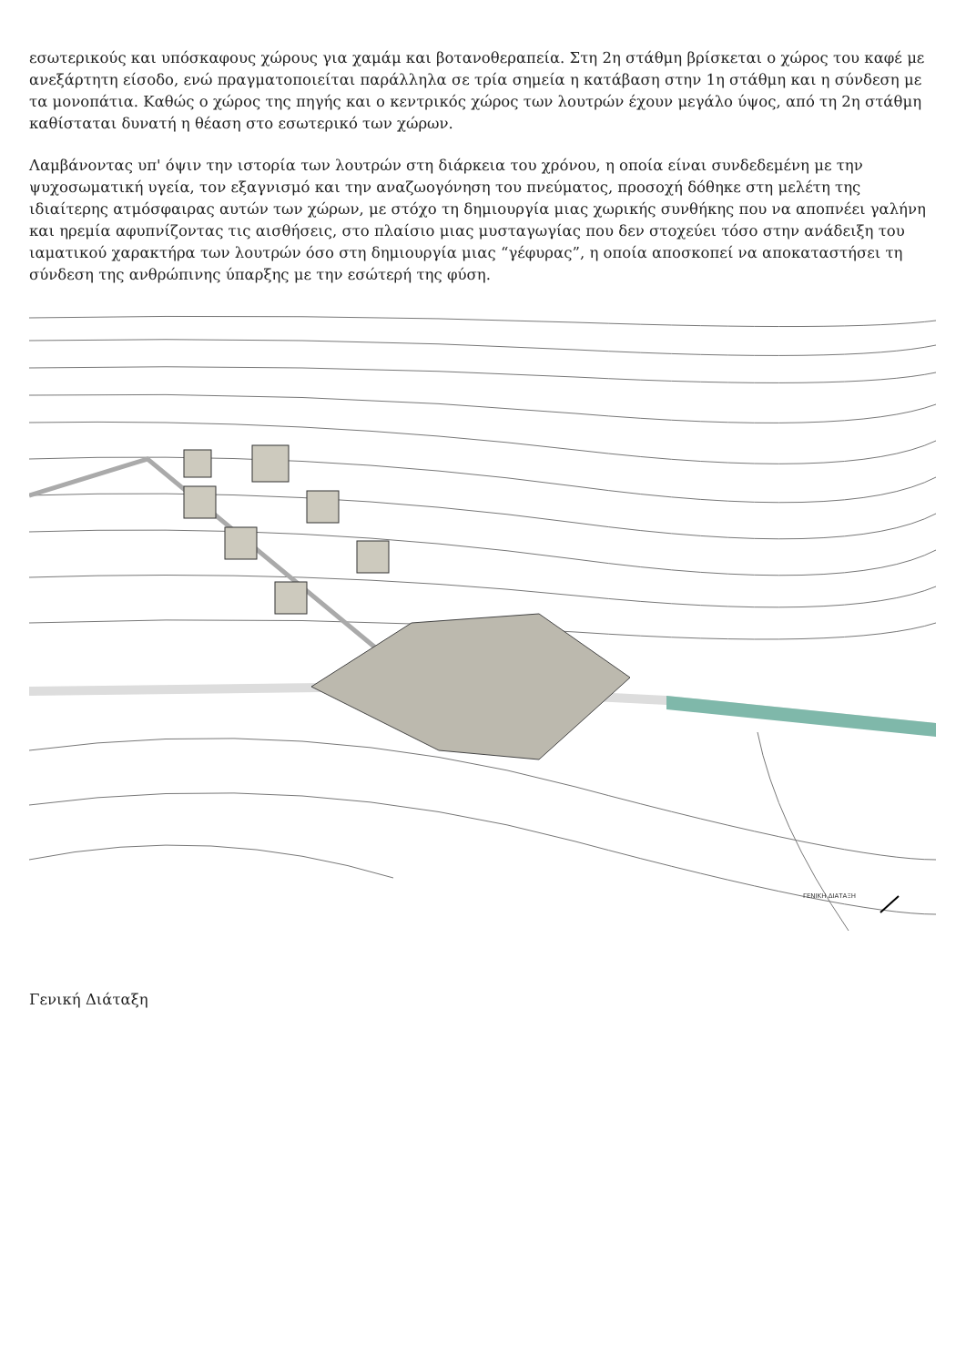εσωτερικούς και υπόσκαφους χώρους για χαμάμ και βοτανοθεραπεία. Στη 2η στάθμη βρίσκεται ο χώρος του καφέ με ανεξάρτητη είσοδο, ενώ πραγματοποιείται παράλληλα σε τρία σημεία η κατάβαση στην 1η στάθμη και η σύνδεση με τα μονοπάτια. Καθώς ο χώρος της πηγής και ο κεντρικός χώρος των λουτρών έχουν μεγάλο ύψος, από τη 2η στάθμη καθίσταται δυνατή η θέαση στο εσωτερικό των χώρων.
Λαμβάνοντας υπ' όψιν την ιστορία των λουτρών στη διάρκεια του χρόνου, η οποία είναι συνδεδεμένη με την ψυχοσωματική υγεία, τον εξαγνισμό και την αναζωογόνηση του πνεύματος, προσοχή δόθηκε στη μελέτη της ιδιαίτερης ατμόσφαιρας αυτών των χώρων, με στόχο τη δημιουργία μιας χωρικής συνθήκης που να αποπνέει γαλήνη και ηρεμία αφυπνίζοντας τις αισθήσεις, στο πλαίσιο μιας μυσταγωγίας που δεν στοχεύει τόσο στην ανάδειξη του ιαματικού χαρακτήρα των λουτρών όσο στη δημιουργία μιας “γέφυρας”, η οποία αποσκοπεί να αποκαταστήσει τη σύνδεση της ανθρώπινης ύπαρξης με την εσώτερή της φύση.
ΓΕΝΙΚΗ ΔΙΑΤΑΞΗ
Γενική Διάταξη